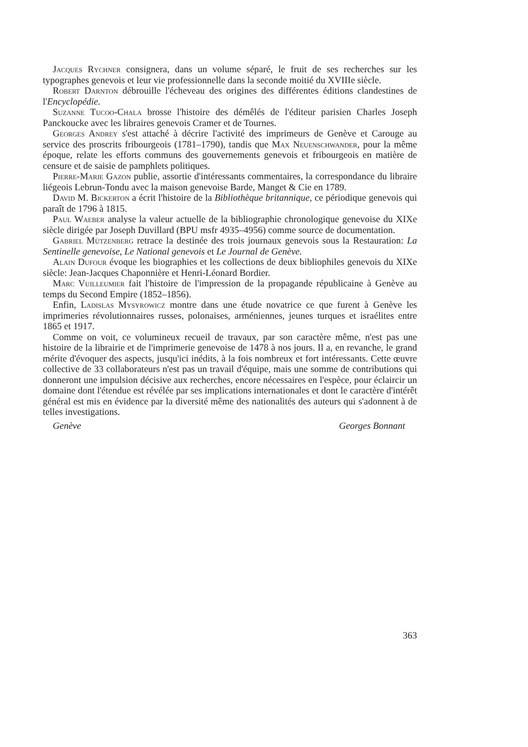Jacques Rychner consignera, dans un volume séparé, le fruit de ses recherches sur les typographes genevois et leur vie professionnelle dans la seconde moitié du XVIIIe siècle.
Robert Darnton débrouille l'écheveau des origines des différentes éditions clandestines de l'Encyclopédie.
Suzanne Tucoo-Chala brosse l'histoire des démêlés de l'éditeur parisien Charles Joseph Panckoucke avec les libraires genevois Cramer et de Tournes.
Georges Andrey s'est attaché à décrire l'activité des imprimeurs de Genève et Carouge au service des proscrits fribourgeois (1781–1790), tandis que Max Neuenschwander, pour la même époque, relate les efforts communs des gouvernements genevois et fribourgeois en matière de censure et de saisie de pamphlets politiques.
Pierre-Marie Gazon publie, assortie d'intéressants commentaires, la correspondance du libraire liégeois Lebrun-Tondu avec la maison genevoise Barde, Manget & Cie en 1789.
David M. Bickerton a écrit l'histoire de la Bibliothèque britannique, ce périodique genevois qui paraît de 1796 à 1815.
Paul Waeber analyse la valeur actuelle de la bibliographie chronologique genevoise du XIXe siècle dirigée par Joseph Duvillard (BPU msfr 4935–4956) comme source de documentation.
Gabriel Mützenberg retrace la destinée des trois journaux genevois sous la Restauration: La Sentinelle genevoise, Le National genevois et Le Journal de Genève.
Alain Dufour évoque les biographies et les collections de deux bibliophiles genevois du XIXe siècle: Jean-Jacques Chaponnière et Henri-Léonard Bordier.
Marc Vuilleumier fait l'histoire de l'impression de la propagande républicaine à Genève au temps du Second Empire (1852–1856).
Enfin, Ladislas Mysyrowicz montre dans une étude novatrice ce que furent à Genève les imprimeries révolutionnaires russes, polonaises, arméniennes, jeunes turques et israélites entre 1865 et 1917.
Comme on voit, ce volumineux recueil de travaux, par son caractère même, n'est pas une histoire de la librairie et de l'imprimerie genevoise de 1478 à nos jours. Il a, en revanche, le grand mérite d'évoquer des aspects, jusqu'ici inédits, à la fois nombreux et fort intéressants. Cette œuvre collective de 33 collaborateurs n'est pas un travail d'équipe, mais une somme de contributions qui donneront une impulsion décisive aux recherches, encore nécessaires en l'espèce, pour éclaircir un domaine dont l'étendue est révélée par ses implications internationales et dont le caractère d'intérêt général est mis en évidence par la diversité même des nationalités des auteurs qui s'adonnent à de telles investigations.
Genève Georges Bonnant
363